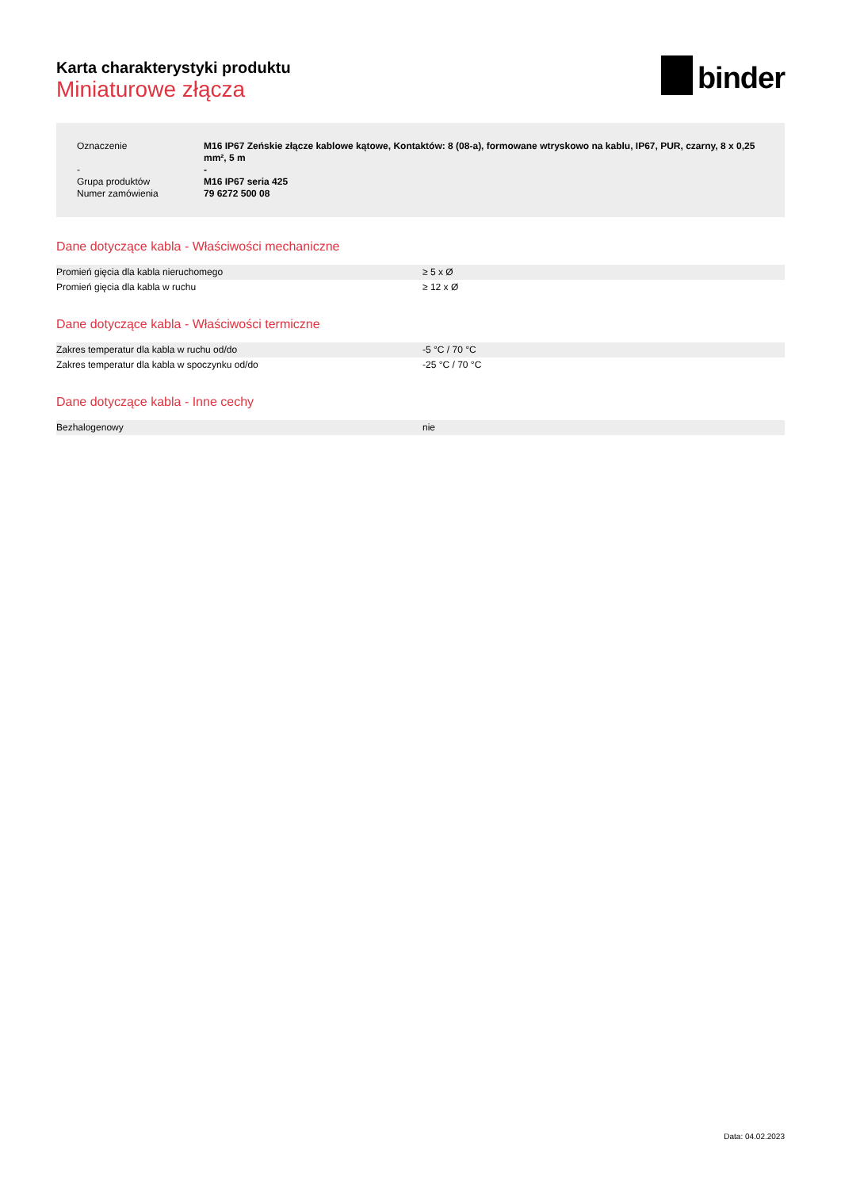Karta charakterystyki produktu
Miniaturowe złącza
binder
| Oznaczenie | M16 IP67 Zeńskie złącze kablowe kątowe, Kontaktów: 8 (08-a), formowane wtryskowo na kablu, IP67, PUR, czarny, 8 x 0,25 mm², 5 m |
| - | - |
| Grupa produktów | M16 IP67 seria 425 |
| Numer zamówienia | 79 6272 500 08 |
Dane dotyczące kabla - Właściwości mechaniczne
| Promień gięcia dla kabla nieruchomego | ≥ 5 x Ø |
| Promień gięcia dla kabla w ruchu | ≥ 12 x Ø |
Dane dotyczące kabla - Właściwości termiczne
| Zakres temperatur dla kabla w ruchu od/do | -5 °C / 70 °C |
| Zakres temperatur dla kabla w spoczynku od/do | -25 °C / 70 °C |
Dane dotyczące kabla - Inne cechy
| Bezhalogenowy | nie |
Data: 04.02.2023